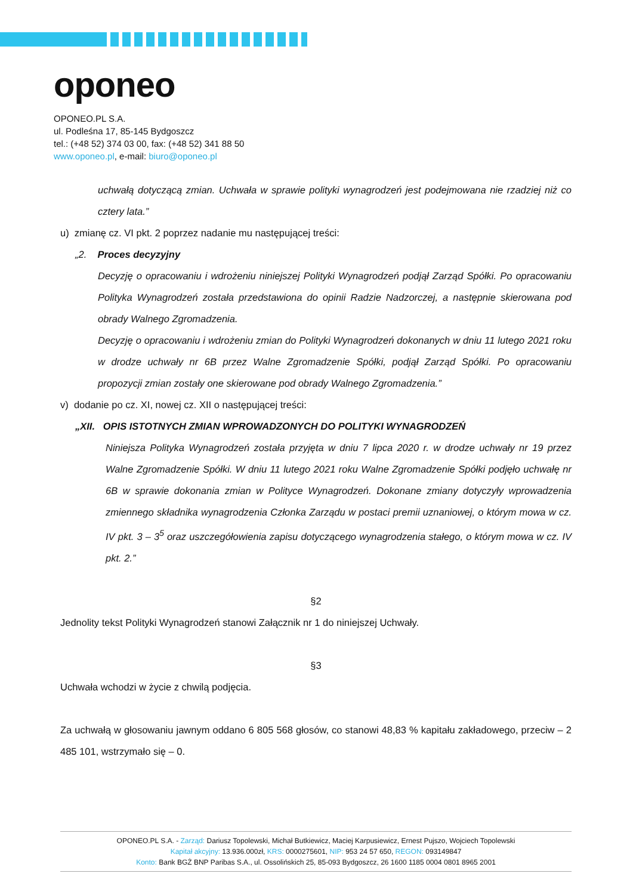oponeo
OPONEO.PL S.A.
ul. Podleśna 17, 85-145 Bydgoszcz
tel.: (+48 52) 374 03 00, fax: (+48 52) 341 88 50
www.oponeo.pl, e-mail: biuro@oponeo.pl
uchwałą dotyczącą zmian. Uchwała w sprawie polityki wynagrodzeń jest podejmowana nie rzadziej niż co cztery lata.”
u) zmianę cz. VI pkt. 2 poprzez nadanie mu następującej treści:
„2. Proces decyzyjny
Decyzję o opracowaniu i wdrożeniu niniejszej Polityki Wynagrodzeń podjął Zarząd Spółki. Po opracowaniu Polityka Wynagrodzeń została przedstawiona do opinii Radzie Nadzorczej, a następnie skierowana pod obrady Walnego Zgromadzenia.
Decyzję o opracowaniu i wdrożeniu zmian do Polityki Wynagrodzeń dokonanych w dniu 11 lutego 2021 roku w drodze uchwały nr 6B przez Walne Zgromadzenie Spółki, podjął Zarząd Spółki. Po opracowaniu propozycji zmian zostały one skierowane pod obrady Walnego Zgromadzenia.”
v) dodanie po cz. XI, nowej cz. XII o następującej treści:
„XII. OPIS ISTOTNYCH ZMIAN WPROWADZONYCH DO POLITYKI WYNAGRODZEŃ
Niniejsza Polityka Wynagrodzeń została przyjęta w dniu 7 lipca 2020 r. w drodze uchwały nr 19 przez Walne Zgromadzenie Spółki. W dniu 11 lutego 2021 roku Walne Zgromadzenie Spółki podjęło uchwałę nr 6B w sprawie dokonania zmian w Polityce Wynagrodzeń. Dokonane zmiany dotyczyły wprowadzenia zmiennego składnika wynagrodzenia Członka Zarządu w postaci premii uznaniowej, o którym mowa w cz. IV pkt. 3 – 3<sup>5</sup> oraz uszczegółowienia zapisu dotyczącego wynagrodzenia stałego, o którym mowa w cz. IV pkt. 2.”
§2
Jednolity tekst Polityki Wynagrodzeń stanowi Załącznik nr 1 do niniejszej Uchwały.
§3
Uchwała wchodzi w życie z chwilą podjęcia.
Za uchwałą w głosowaniu jawnym oddano 6 805 568 głosów, co stanowi 48,83 % kapitału zakładowego, przeciw – 2 485 101, wstrzymało się – 0.
OPONEO.PL S.A. - Zarząd: Dariusz Topolewski, Michał Butkiewicz, Maciej Karpusiewicz, Ernest Pujszo, Wojciech Topolewski
Kapitał akcyjny: 13.936.000zł, KRS: 0000275601, NIP: 953 24 57 650, REGON: 093149847
Konto: Bank BGŻ BNP Paribas S.A., ul. Ossolińskich 25, 85-093 Bydgoszcz, 26 1600 1185 0004 0801 8965 2001